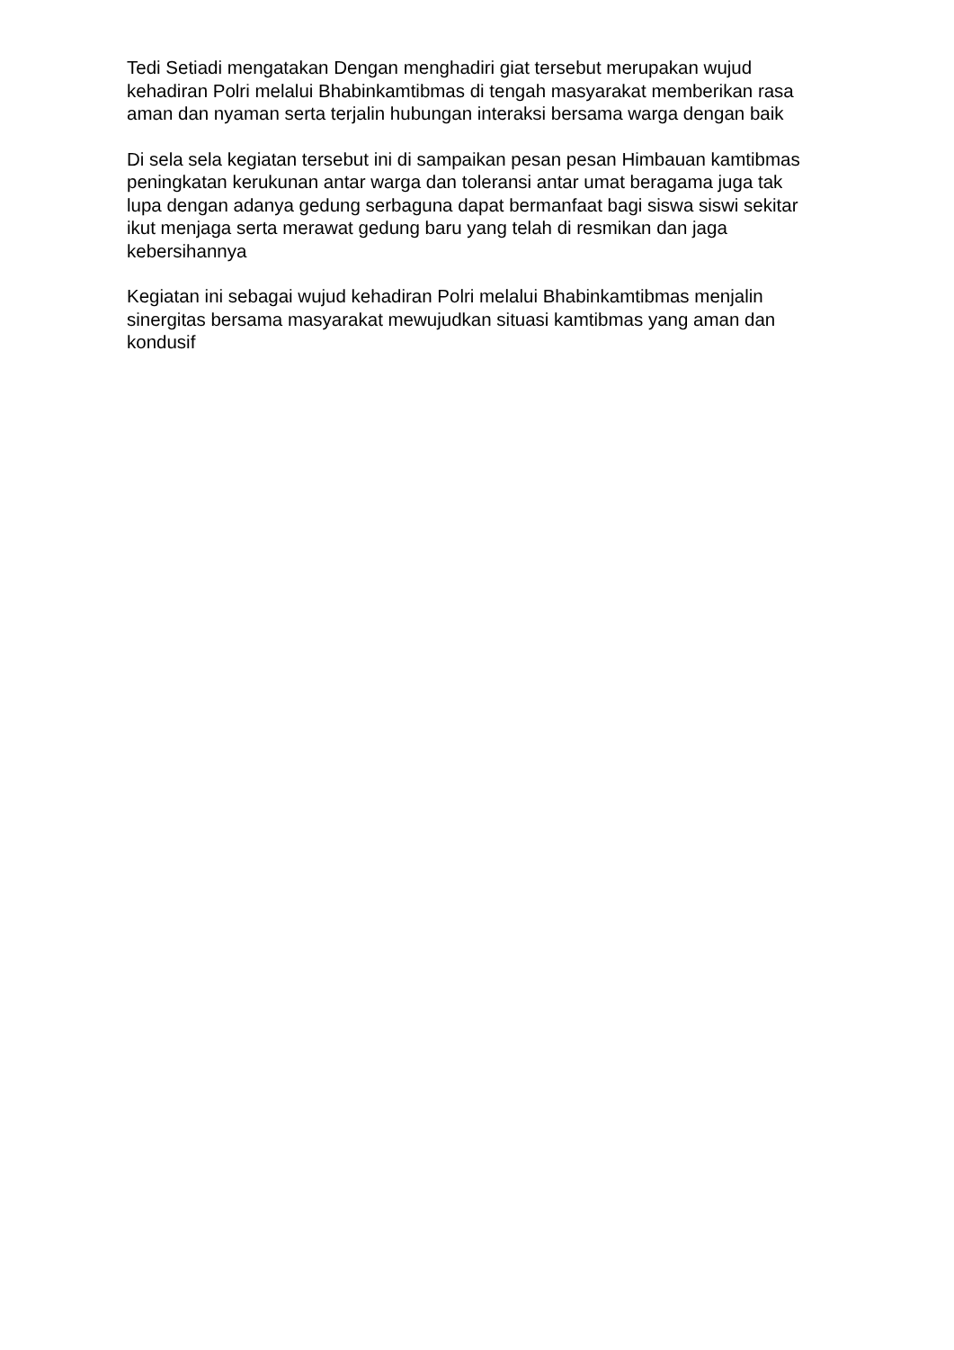Tedi Setiadi mengatakan Dengan menghadiri giat tersebut merupakan wujud kehadiran Polri melalui Bhabinkamtibmas di tengah masyarakat memberikan rasa aman dan nyaman serta terjalin hubungan interaksi bersama warga dengan baik
Di sela sela kegiatan tersebut ini di sampaikan pesan pesan Himbauan kamtibmas peningkatan kerukunan antar warga dan toleransi antar umat beragama juga tak lupa dengan adanya gedung serbaguna dapat bermanfaat bagi siswa siswi sekitar ikut menjaga serta merawat gedung baru yang telah di resmikan dan jaga kebersihannya
Kegiatan ini sebagai wujud kehadiran Polri melalui Bhabinkamtibmas menjalin sinergitas bersama masyarakat mewujudkan situasi kamtibmas yang aman dan kondusif